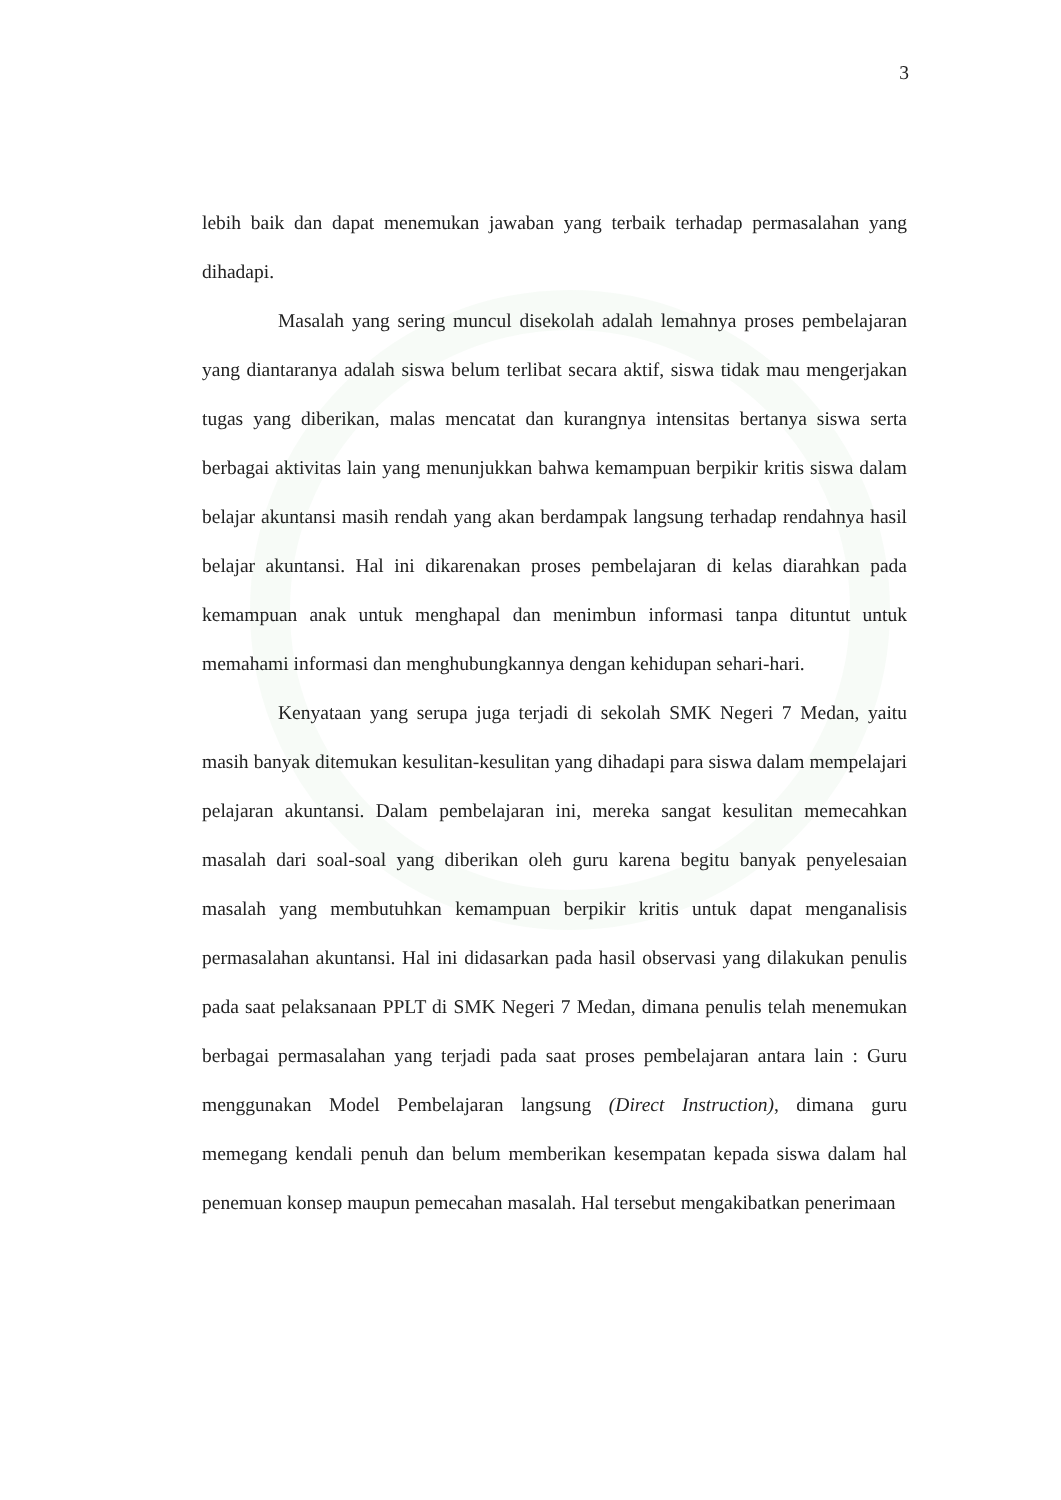3
lebih baik dan dapat menemukan jawaban yang terbaik terhadap permasalahan yang dihadapi.
Masalah yang sering muncul disekolah adalah lemahnya proses pembelajaran yang diantaranya adalah siswa belum terlibat secara aktif, siswa tidak mau mengerjakan tugas yang diberikan, malas mencatat dan kurangnya intensitas bertanya siswa serta berbagai aktivitas lain yang menunjukkan bahwa kemampuan berpikir kritis siswa dalam belajar akuntansi masih rendah yang akan berdampak langsung terhadap rendahnya hasil belajar akuntansi. Hal ini dikarenakan proses pembelajaran di kelas diarahkan pada kemampuan anak untuk menghapal dan menimbun informasi tanpa dituntut untuk memahami informasi dan menghubungkannya dengan kehidupan sehari-hari.
Kenyataan yang serupa juga terjadi di sekolah SMK Negeri 7 Medan, yaitu masih banyak ditemukan kesulitan-kesulitan yang dihadapi para siswa dalam mempelajari pelajaran akuntansi. Dalam pembelajaran ini, mereka sangat kesulitan memecahkan masalah dari soal-soal yang diberikan oleh guru karena begitu banyak penyelesaian masalah yang membutuhkan kemampuan berpikir kritis untuk dapat menganalisis permasalahan akuntansi. Hal ini didasarkan pada hasil observasi yang dilakukan penulis pada saat pelaksanaan PPLT di SMK Negeri 7 Medan, dimana penulis telah menemukan berbagai permasalahan yang terjadi pada saat proses pembelajaran antara lain : Guru menggunakan Model Pembelajaran langsung (Direct Instruction), dimana guru memegang kendali penuh dan belum memberikan kesempatan kepada siswa dalam hal penemuan konsep maupun pemecahan masalah. Hal tersebut mengakibatkan penerimaan